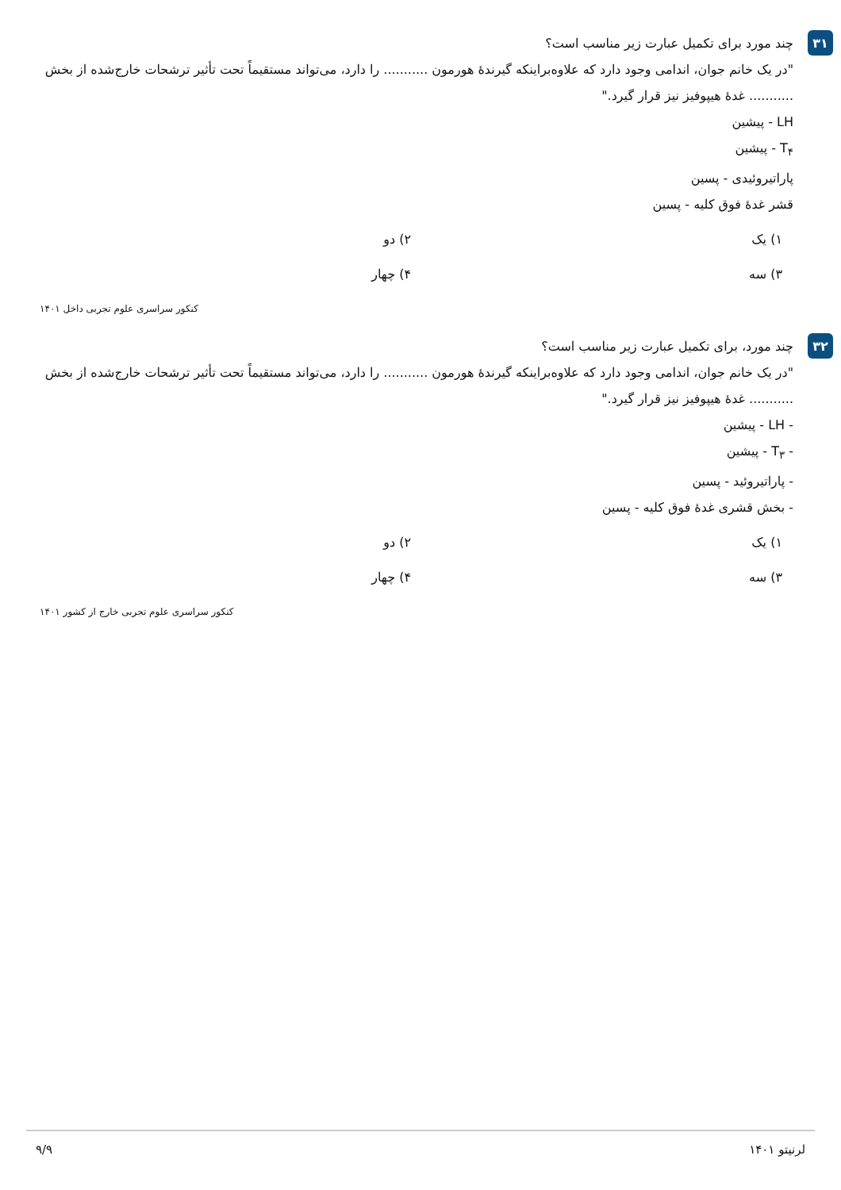۳۱
چند مورد برای تکمیل عبارت زیر مناسب است؟
"در یک خانم جوان، اندامی وجود دارد که علاوه‌براینکه گیرندهٔ هورمون ........... را دارد، می‌تواند مستقیماً تحت تأثیر ترشحات خارج‌شده از بخش ........... غدهٔ هیپوفیز نیز قرار گیرد."
LH - پیشین
T<sub>۴</sub> - پیشین
پاراتیروئیدی - پسین
قشر غدهٔ فوق کلیه - پسین
۱) یک
۲) دو
۳) سه
۴) چهار
کنکور سراسری علوم تجربی داخل ۱۴۰۱
۳۲
چند مورد، برای تکمیل عبارت زیر مناسب است؟
"در یک خانم جوان، اندامی وجود دارد که علاوه‌براینکه گیرندهٔ هورمون ........... را دارد، می‌تواند مستقیماً تحت تأثیر ترشحات خارج‌شده از بخش ........... غدهٔ هیپوفیز نیز قرار گیرد."
- LH - پیشین
- T<sub>۳</sub> - پیشین
- پاراتیروئید - پسین
- بخش قشری غدهٔ فوق کلیه - پسین
۱) یک
۲) دو
۳) سه
۴) چهار
کنکور سراسری علوم تجربی خارج از کشور ۱۴۰۱
لرنیتو ۱۴۰۱ ۹/۹